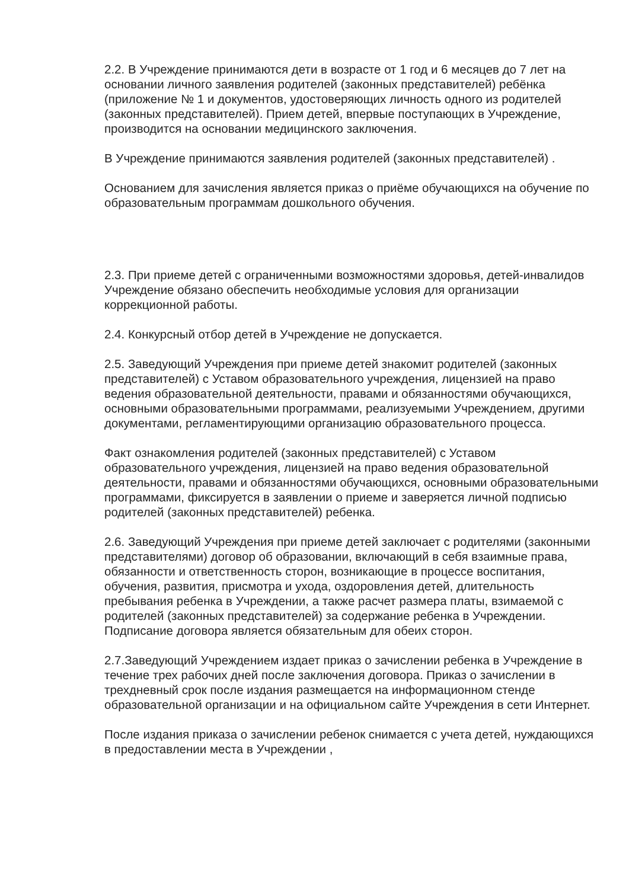2.2. В Учреждение принимаются дети в возрасте от 1 год и 6 месяцев до 7 лет на основании личного заявления родителей (законных представителей) ребёнка (приложение № 1 и документов, удостоверяющих личность одного из родителей (законных представителей). Прием детей, впервые поступающих в Учреждение, производится на основании медицинского заключения.
В Учреждение принимаются заявления родителей (законных представителей) .
Основанием для зачисления является приказ о приёме обучающихся на обучение по образовательным программам дошкольного обучения.
2.3. При приеме детей с ограниченными возможностями здоровья, детей-инвалидов Учреждение обязано обеспечить необходимые условия для организации коррекционной работы.
2.4. Конкурсный отбор детей в Учреждение не допускается.
2.5. Заведующий Учреждения при приеме детей знакомит родителей (законных представителей) с Уставом образовательного учреждения, лицензией на право ведения образовательной деятельности, правами и обязанностями обучающихся, основными образовательными программами, реализуемыми Учреждением, другими документами, регламентирующими организацию образовательного процесса.
Факт ознакомления родителей (законных представителей) с Уставом образовательного учреждения, лицензией на право ведения образовательной деятельности, правами и обязанностями обучающихся, основными образовательными программами, фиксируется в заявлении о приеме и заверяется личной подписью родителей (законных представителей) ребенка.
2.6. Заведующий Учреждения при приеме детей заключает с родителями (законными представителями) договор об образовании, включающий в себя взаимные права, обязанности и ответственность сторон, возникающие в процессе воспитания, обучения, развития, присмотра и ухода, оздоровления детей, длительность пребывания ребенка в Учреждении, а также расчет размера платы, взимаемой с родителей (законных представителей) за содержание ребенка в Учреждении. Подписание договора является обязательным для обеих сторон.
2.7.Заведующий Учреждением издает приказ о зачислении ребенка в Учреждение в течение трех рабочих дней после заключения договора. Приказ о зачислении в трехдневный срок после издания размещается на информационном стенде образовательной организации и на официальном сайте Учреждения в сети Интернет.
После издания приказа о зачислении ребенок снимается с учета детей, нуждающихся в предоставлении места в Учреждении ,